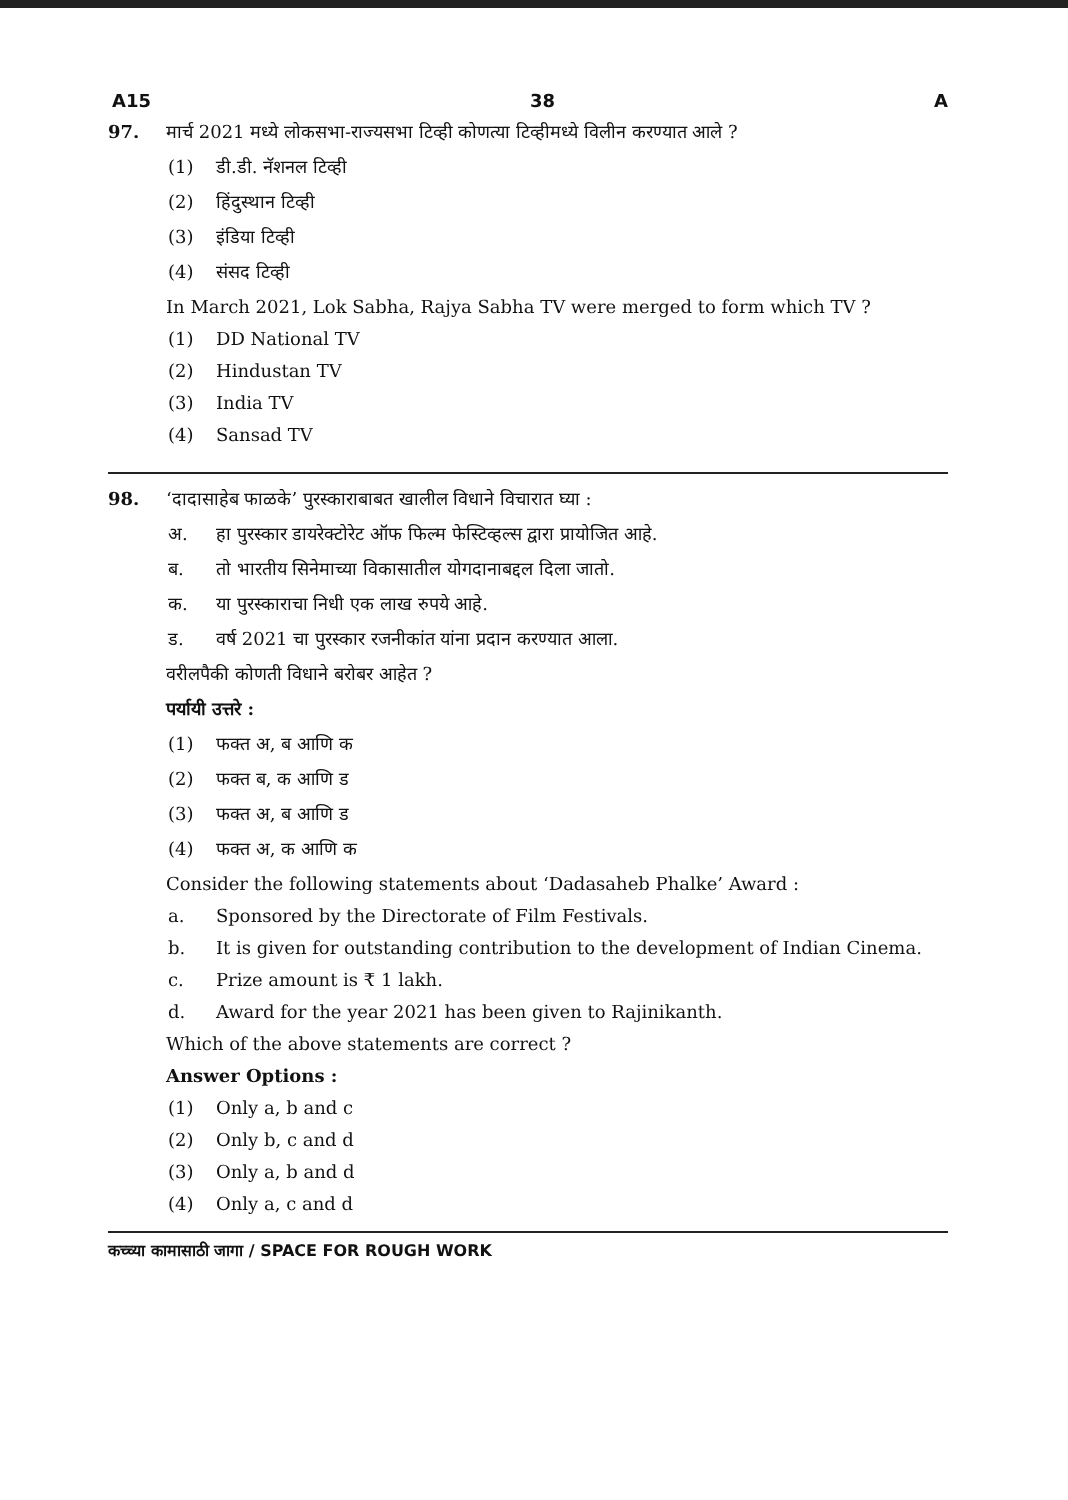A15 38 A
97. मार्च 2021 मध्ये लोकसभा-राज्यसभा टिव्ही कोणत्या टिव्हीमध्ये विलीन करण्यात आले ?
(1) डी.डी. नॅशनल टिव्ही
(2) हिंदुस्थान टिव्ही
(3) इंडिया टिव्ही
(4) संसद टिव्ही
In March 2021, Lok Sabha, Rajya Sabha TV were merged to form which TV ?
(1) DD National TV
(2) Hindustan TV
(3) India TV
(4) Sansad TV
98. ‘दादासाहेब फाळके’ पुरस्काराबाबत खालील विधाने विचारात घ्या :
अ. हा पुरस्कार डायरेक्टोरेट ऑफ फिल्म फेस्टिव्हल्स द्वारा प्रायोजित आहे.
ब. तो भारतीय सिनेमाच्या विकासातील योगदानाबद्दल दिला जातो.
क. या पुरस्काराचा निधी एक लाख रुपये आहे.
ड. वर्ष 2021 चा पुरस्कार रजनीकांत यांना प्रदान करण्यात आला.
वरीलपैकी कोणती विधाने बरोबर आहेत ?
पर्यायी उत्तरे :
(1) फक्त अ, ब आणि क
(2) फक्त ब, क आणि ड
(3) फक्त अ, ब आणि ड
(4) फक्त अ, क आणि क
Consider the following statements about ‘Dadasaheb Phalke’ Award :
a. Sponsored by the Directorate of Film Festivals.
b. It is given for outstanding contribution to the development of Indian Cinema.
c. Prize amount is ₹ 1 lakh.
d. Award for the year 2021 has been given to Rajinikanth.
Which of the above statements are correct ?
Answer Options :
(1) Only a, b and c
(2) Only b, c and d
(3) Only a, b and d
(4) Only a, c and d
कच्च्या कामासाठी जागा / SPACE FOR ROUGH WORK